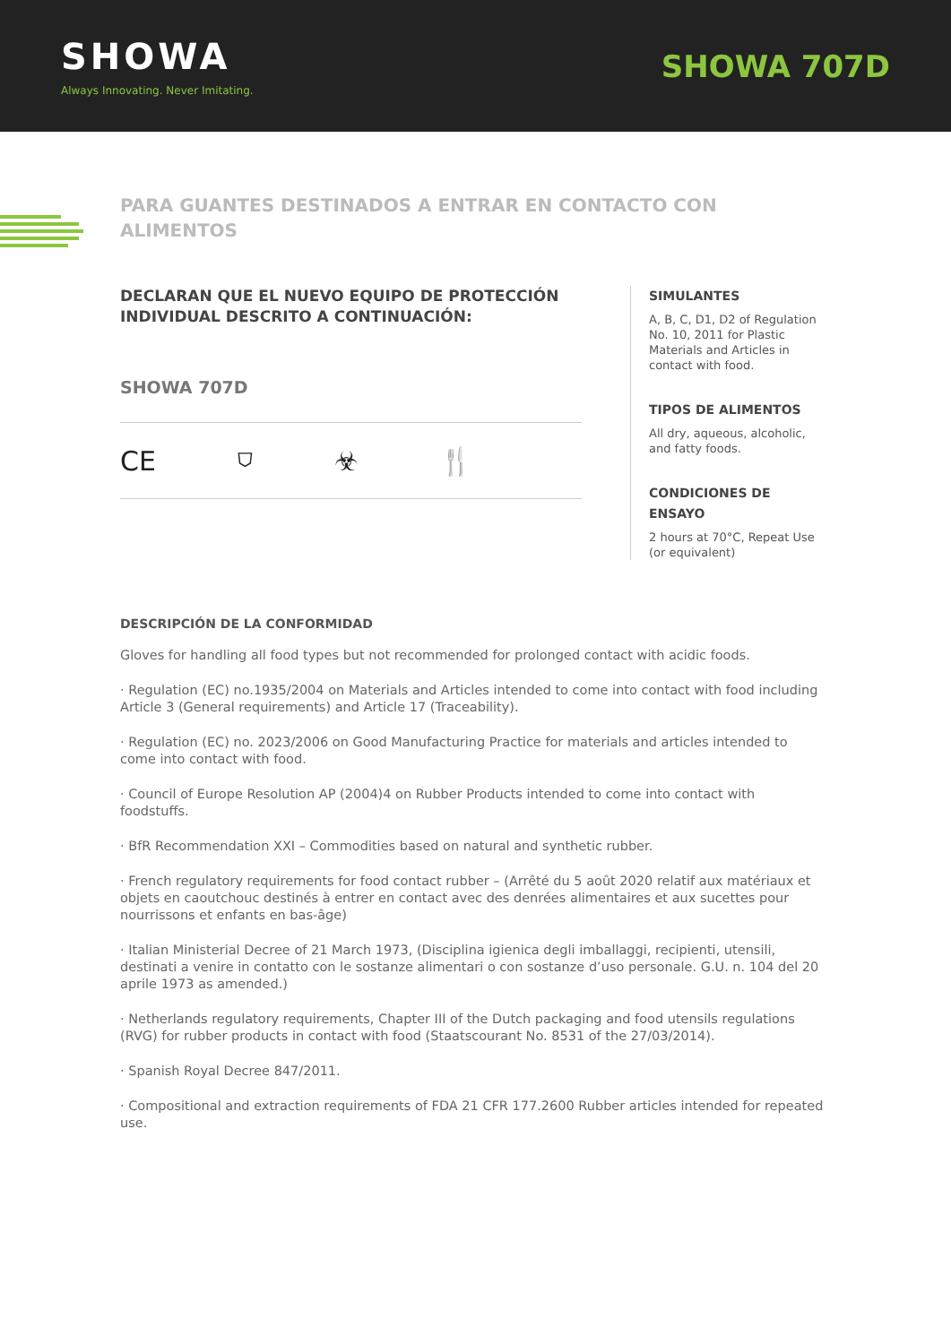SHOWA
Always Innovating. Never Imitating.
SHOWA 707D
PARA GUANTES DESTINADOS A ENTRAR EN CONTACTO CON ALIMENTOS
DECLARAN QUE EL NUEVO EQUIPO DE PROTECCIÓN INDIVIDUAL DESCRITO A CONTINUACIÓN:
SHOWA 707D
CE ⛉ ☣ 🍴
SIMULANTES
A, B, C, D1, D2 of Regulation No. 10, 2011 for Plastic Materials and Articles in contact with food.
TIPOS DE ALIMENTOS
All dry, aqueous, alcoholic, and fatty foods.
CONDICIONES DE ENSAYO
2 hours at 70°C, Repeat Use (or equivalent)
DESCRIPCIÓN DE LA CONFORMIDAD
Gloves for handling all food types but not recommended for prolonged contact with acidic foods.
· Regulation (EC) no.1935/2004 on Materials and Articles intended to come into contact with food including Article 3 (General requirements) and Article 17 (Traceability).
· Regulation (EC) no. 2023/2006 on Good Manufacturing Practice for materials and articles intended to come into contact with food.
· Council of Europe Resolution AP (2004)4 on Rubber Products intended to come into contact with foodstuffs.
· BfR Recommendation XXI – Commodities based on natural and synthetic rubber.
· French regulatory requirements for food contact rubber – (Arrêté du 5 août 2020 relatif aux matériaux et objets en caoutchouc destinés à entrer en contact avec des denrées alimentaires et aux sucettes pour nourrissons et enfants en bas-âge)
· Italian Ministerial Decree of 21 March 1973, (Disciplina igienica degli imballaggi, recipienti, utensili, destinati a venire in contatto con le sostanze alimentari o con sostanze d’uso personale. G.U. n. 104 del 20 aprile 1973 as amended.)
· Netherlands regulatory requirements, Chapter III of the Dutch packaging and food utensils regulations (RVG) for rubber products in contact with food (Staatscourant No. 8531 of the 27/03/2014).
· Spanish Royal Decree 847/2011.
· Compositional and extraction requirements of FDA 21 CFR 177.2600 Rubber articles intended for repeated use.